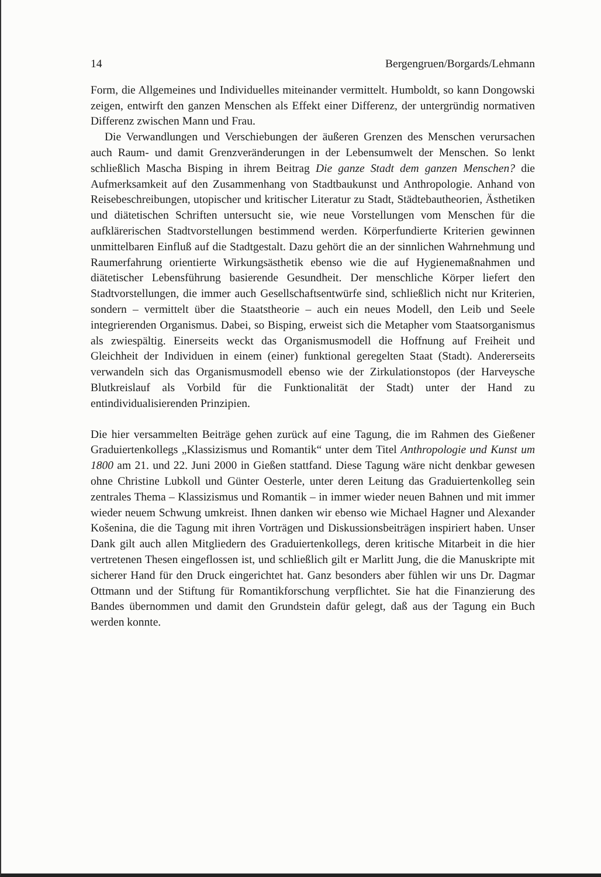14 Bergengruen/Borgards/Lehmann
Form, die Allgemeines und Individuelles miteinander vermittelt. Humboldt, so kann Dongowski zeigen, entwirft den ganzen Menschen als Effekt einer Differenz, der untergründig normativen Differenz zwischen Mann und Frau.
Die Verwandlungen und Verschiebungen der äußeren Grenzen des Menschen verursachen auch Raum- und damit Grenzveränderungen in der Lebensumwelt der Menschen. So lenkt schließlich Mascha Bisping in ihrem Beitrag Die ganze Stadt dem ganzen Menschen? die Aufmerksamkeit auf den Zusammenhang von Stadtbaukunst und Anthropologie. Anhand von Reisebeschreibungen, utopischer und kritischer Literatur zu Stadt, Städtebautheorien, Ästhetiken und diätetischen Schriften untersucht sie, wie neue Vorstellungen vom Menschen für die aufklärerischen Stadtvorstellungen bestimmend werden. Körperfundierte Kriterien gewinnen unmittelbaren Einfluß auf die Stadtgestalt. Dazu gehört die an der sinnlichen Wahrnehmung und Raumerfahrung orientierte Wirkungsästhetik ebenso wie die auf Hygienemaßnahmen und diätetischer Lebensführung basierende Gesundheit. Der menschliche Körper liefert den Stadtvorstellungen, die immer auch Gesellschaftsentwürfe sind, schließlich nicht nur Kriterien, sondern – vermittelt über die Staatstheorie – auch ein neues Modell, den Leib und Seele integrierenden Organismus. Dabei, so Bisping, erweist sich die Metapher vom Staatsorganismus als zwiespältig. Einerseits weckt das Organismusmodell die Hoffnung auf Freiheit und Gleichheit der Individuen in einem (einer) funktional geregelten Staat (Stadt). Andererseits verwandeln sich das Organismusmodell ebenso wie der Zirkulationstopos (der Harveysche Blutkreislauf als Vorbild für die Funktionalität der Stadt) unter der Hand zu entindividualisierenden Prinzipien.
Die hier versammelten Beiträge gehen zurück auf eine Tagung, die im Rahmen des Gießener Graduiertenkollegs „Klassizismus und Romantik“ unter dem Titel Anthropologie und Kunst um 1800 am 21. und 22. Juni 2000 in Gießen stattfand. Diese Tagung wäre nicht denkbar gewesen ohne Christine Lubkoll und Günter Oesterle, unter deren Leitung das Graduiertenkolleg sein zentrales Thema – Klassizismus und Romantik – in immer wieder neuen Bahnen und mit immer wieder neuem Schwung umkreist. Ihnen danken wir ebenso wie Michael Hagner und Alexander Košenina, die die Tagung mit ihren Vorträgen und Diskussionsbeiträgen inspiriert haben. Unser Dank gilt auch allen Mitgliedern des Graduiertenkollegs, deren kritische Mitarbeit in die hier vertretenen Thesen eingeflossen ist, und schließlich gilt er Marlitt Jung, die die Manuskripte mit sicherer Hand für den Druck eingerichtet hat. Ganz besonders aber fühlen wir uns Dr. Dagmar Ottmann und der Stiftung für Romantikforschung verpflichtet. Sie hat die Finanzierung des Bandes übernommen und damit den Grundstein dafür gelegt, daß aus der Tagung ein Buch werden konnte.